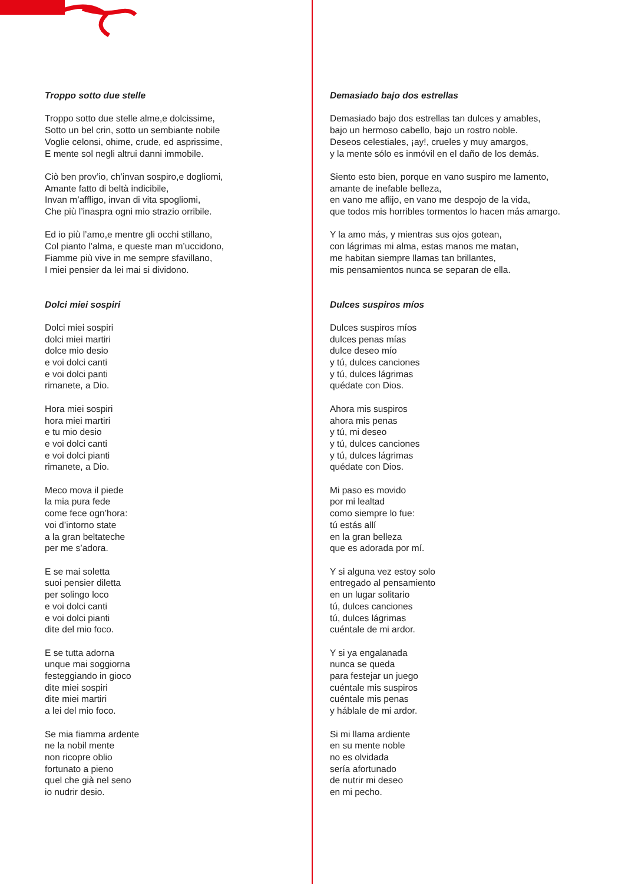Troppo sotto due stelle
Troppo sotto due stelle alme,e dolcissime,
Sotto un bel crin, sotto un sembiante nobile
Voglie celonsi, ohime, crude, ed asprissime,
E mente sol negli altrui danni immobile.
Ciò ben prov’io, ch’invan sospiro,e dogliomi,
Amante fatto di beltà indicibile,
Invan m’affligo, invan di vita spogliomi,
Che più l’inaspra ogni mio strazio orribile.
Ed io più l’amo,e mentre gli occhi stillano,
Col pianto l’alma, e queste man m’uccidono,
Fiamme più vive in me sempre sfavillano,
I miei pensier da lei mai si dividono.
Dolci miei sospiri
Dolci miei sospiri
dolci miei martiri
dolce mio desio
e voi dolci canti
e voi dolci panti
rimanete, a Dio.
Hora miei sospiri
hora miei martiri
e tu mio desio
e voi dolci canti
e voi dolci pianti
rimanete, a Dio.
Meco mova il piede
la mia pura fede
come fece ogn’hora:
voi d’intorno state
a la gran beltateche
per me s’adora.
E se mai soletta
suoi pensier diletta
per solingo loco
e voi dolci canti
e voi dolci pianti
dite del mio foco.
E se tutta adorna
unque mai soggiorna
festeggiando in gioco
dite miei sospiri
dite miei martiri
a lei del mio foco.
Se mia fiamma ardente
ne la nobil mente
non ricopre oblio
fortunato a pieno
quel che già nel seno
io nudrir desio.
Demasiado bajo dos estrellas
Demasiado bajo dos estrellas tan dulces y amables,
bajo un hermoso cabello, bajo un rostro noble.
Deseos celestiales, ¡ay!, crueles y muy amargos,
y la mente sólo es inmóvil en el daño de los demás.
Siento esto bien, porque en vano suspiro me lamento,
amante de inefable belleza,
en vano me aflijo, en vano me despojo de la vida,
que todos mis horribles tormentos lo hacen más amargo.
Y la amo más, y mientras sus ojos gotean,
con lágrimas mi alma, estas manos me matan,
me habitan siempre llamas tan brillantes,
mis pensamientos nunca se separan de ella.
Dulces suspiros míos
Dulces suspiros míos
dulces penas mías
dulce deseo mío
y tú, dulces canciones
y tú, dulces lágrimas
quédate con Dios.
Ahora mis suspiros
ahora mis penas
y tú, mi deseo
y tú, dulces canciones
y tú, dulces lágrimas
quédate con Dios.
Mi paso es movido
por mi lealtad
como siempre lo fue:
tú estás allí
en la gran belleza
que es adorada por mí.
Y si alguna vez estoy solo
entregado al pensamiento
en un lugar solitario
tú, dulces canciones
tú, dulces lágrimas
cuéntale de mi ardor.
Y si ya engalanada
nunca se queda
para festejar un juego
cuéntale mis suspiros
cuéntale mis penas
y háblale de mi ardor.
Si mi llama ardiente
en su mente noble
no es olvidada
sería afortunado
de nutrir mi deseo
en mi pecho.